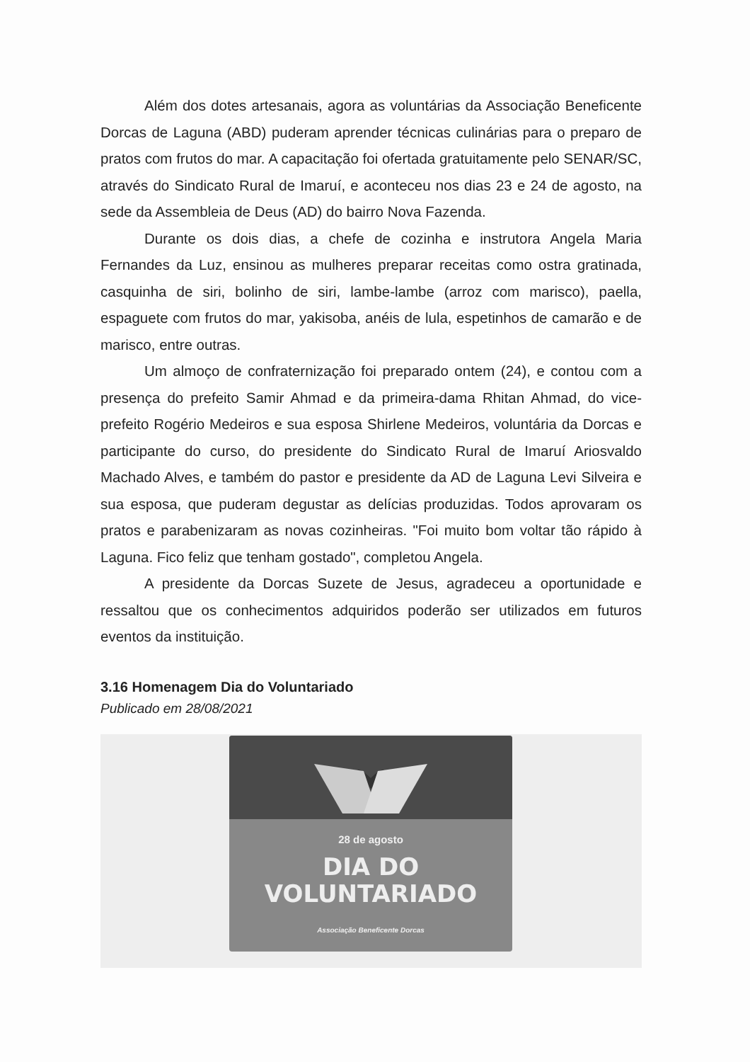Além dos dotes artesanais, agora as voluntárias da Associação Beneficente Dorcas de Laguna (ABD) puderam aprender técnicas culinárias para o preparo de pratos com frutos do mar. A capacitação foi ofertada gratuitamente pelo SENAR/SC, através do Sindicato Rural de Imaruí, e aconteceu nos dias 23 e 24 de agosto, na sede da Assembleia de Deus (AD) do bairro Nova Fazenda.
Durante os dois dias, a chefe de cozinha e instrutora Angela Maria Fernandes da Luz, ensinou as mulheres preparar receitas como ostra gratinada, casquinha de siri, bolinho de siri, lambe-lambe (arroz com marisco), paella, espaguete com frutos do mar, yakisoba, anéis de lula, espetinhos de camarão e de marisco, entre outras.
Um almoço de confraternização foi preparado ontem (24), e contou com a presença do prefeito Samir Ahmad e da primeira-dama Rhitan Ahmad, do vice-prefeito Rogério Medeiros e sua esposa Shirlene Medeiros, voluntária da Dorcas e participante do curso, do presidente do Sindicato Rural de Imaruí Ariosvaldo Machado Alves, e também do pastor e presidente da AD de Laguna Levi Silveira e sua esposa, que puderam degustar as delícias produzidas. Todos aprovaram os pratos e parabenizaram as novas cozinheiras. "Foi muito bom voltar tão rápido à Laguna. Fico feliz que tenham gostado", completou Angela.
A presidente da Dorcas Suzete de Jesus, agradeceu a oportunidade e ressaltou que os conhecimentos adquiridos poderão ser utilizados em futuros eventos da instituição.
3.16 Homenagem Dia do Voluntariado
Publicado em 28/08/2021
28 de agosto
DIA DO
VOLUNTARIADO
Associação Beneficente Dorcas